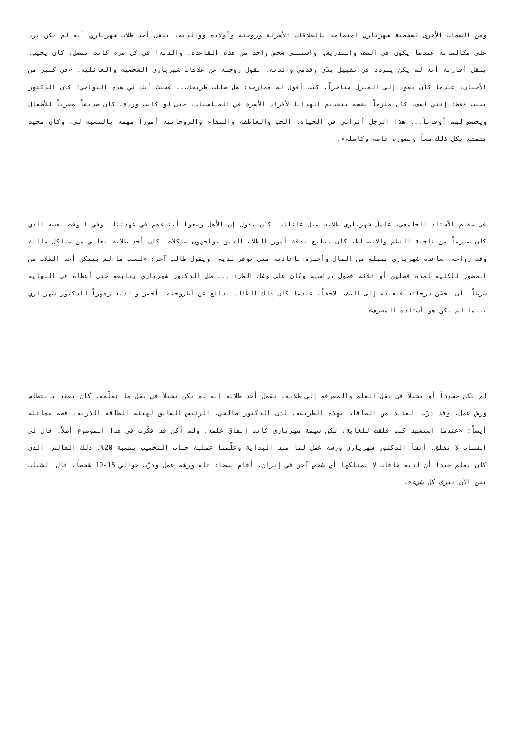ومن السمات الأخرى لشخصية شهرياري اهتمامه بالعلاقات الأسرية وزوجته وأولاده ووالديه. ينقل أحد طلاب شهرياري أنه لم يكن يرد على مكالماته عندما يكون في الصف والتدريس. واستثنى شخص واحد من هذه القاعدة: والدته! في كل مرة كانت تتصل، كان يجيب. ينقل أقاربه أنه لم يكن يتردد في تقبيل يدَي وقدمَي والدته. تقول زوجته عن علاقات شهرياري الشخصية والعائلية: «في كثير من الأحيان، عندما كان يعود إلى المنزل متأخراً، كنت أقول له ممازحة: هل ضللت طريقك... عجيبٌ أنك في هذه النواحي! كان الدكتور يجيب فقط: إنني آسف. كان ملزماً نفسه بتقديم الهدايا لأفراد الأسرة في المناسبات، حتى لو كانت وردة. كان صديقاً مقرباً للأطفال ويخصص لهم أوقاتاً... هذا الرجل أثراني في الحياة. الحب والعاطفة والنقاء والروحانية أموراً مهمة بالنسبة لي، وكان مجيد يتمتع بكل ذلك معاً وبصورة تامة وكاملة».
في مقام الأستاذ الجامعي، عاملَ شهرياري طلابه مثل عائلته. كان يقول إن الأهل وضعوا أبناءهم في عهدتنا. وفي الوقت نفسه الذي كان صارماً من ناحية النظم والانضباط، كان يتابع بدقة أمور الطلاب الذين يواجهون مشكلات. كان أحد طلابه يعاني من مشاكل مالية وقت زواجه. ساعده شهرياري بمبلغ من المال وأخبره بإعادته متى توفر لديه. ويقول طالب آخر: «لسبب ما لم يتمكن أحد الطلاب من الحضور للكلية لمدة فصلين أو ثلاثة فصول دراسية وكان على وشك الطرد ... ظل الدكتور شهرياري يتابعه حتى أعطاه في النهاية شرطاً بأن يحسّن درجاته فيعيده إلى الصف. لاحقاً، عندما كان ذلك الطالب يدافع عن أطروحته، أحضر والديه زهوراً للدكتور شهرياري بينما لم يكن هو أستاذه المشرف».
لم يكن حسوداً أو بخيلاً في نقل العلم والمعرفة إلى طلابه. يقول أحد طلابه إنه لم يكن بخيلاً في نقل ما تعلّمه. كان يعقد بانتظام ورش عمل، وقد درّب العديد من الطاقات بهذه الطريقة. لدى الدكتور صالحي، الرئيس السابق لهيئة الطاقة الذرية، قصة مماثلة أيضاً: «عندما استشهد كنت قلقت للغاية، لكن شيمة شهرياري كانت إنفاق علمه، ولم أكن قد فكّرت في هذا الموضوع أصلاً. قال لي الشباب لا تقلق. أنشأ الدكتور شهرياري ورشة عمل لنا منذ البداية وعلّمنا عملية حساب التخصيب بنسبة 20%. ذلك العالم، الذي كان يعلم جيداً أن لديه طاقات لا يمتلكها أي شخص آخر في إيران، أقام بسخاء تام ورشة عمل ودرّب حوالي 15-10 شخصاً. قال الشباب نحن الآن نعرف كل شيء».